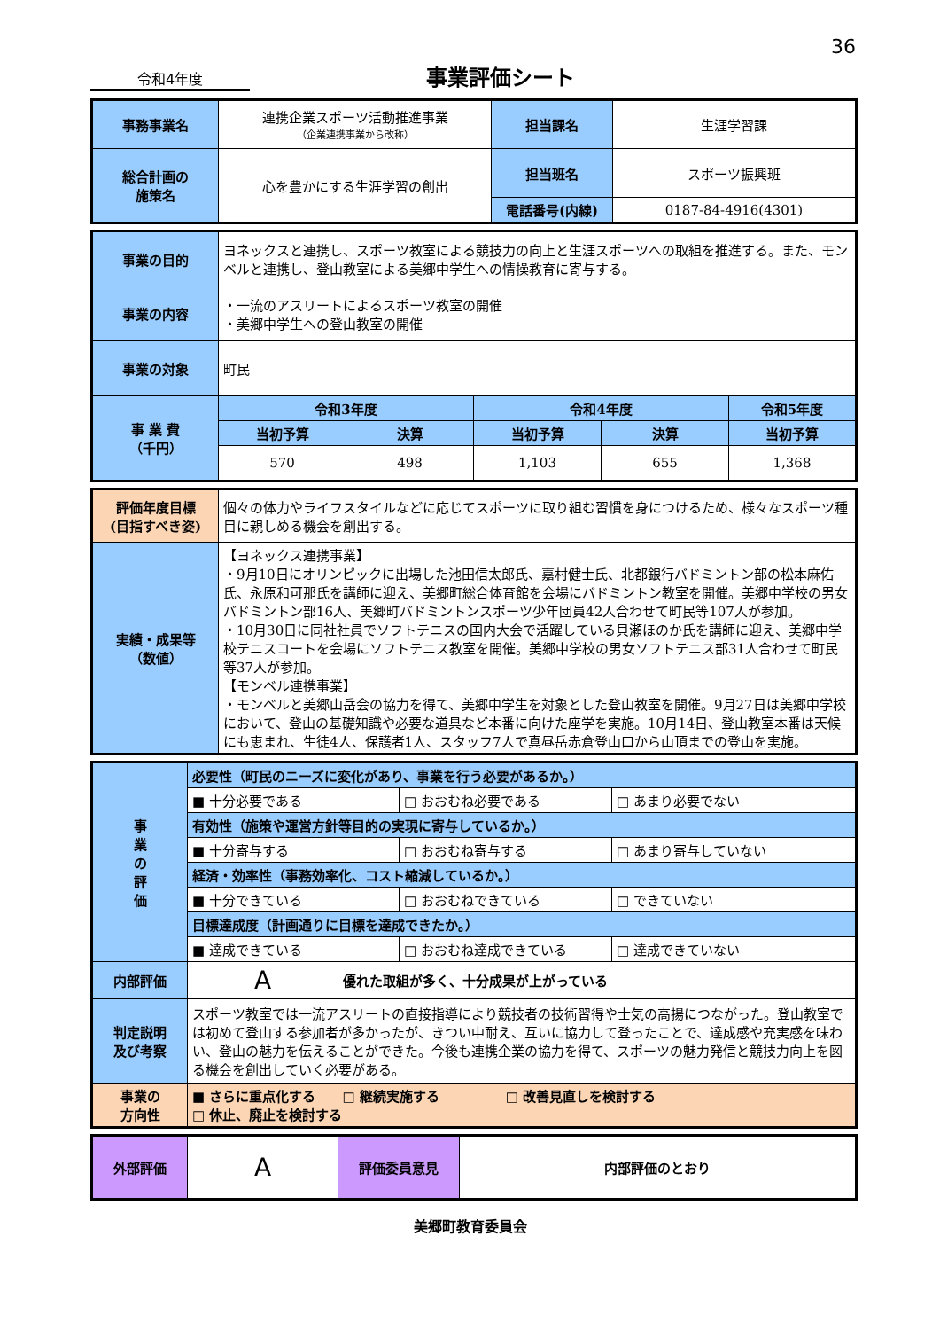36
令和4年度
事業評価シート
| 事務事業名 | 連携企業スポーツ活動推進事業 （企業連携事業から改称） | 担当課名 | 生涯学習課 |
| 総合計画の 施策名 | 心を豊かにする生涯学習の創出 | 担当班名 | スポーツ振興班 |
| | | 電話番号(内線) | 0187-84-4916(4301) |
| 事業の目的 | ヨネックスと連携し、スポーツ教室による競技力の向上と生涯スポーツへの取組を推進する。また、モンベルと連携し、登山教室による美郷中学生への情操教育に寄与する。 | | | | |
| 事業の内容 | ・一流のアスリートによるスポーツ教室の開催 ・美郷中学生への登山教室の開催 | | | | |
| 事業の対象 | 町民 | | | | |
| 事 業 費 （千円） | 令和3年度 | | 令和4年度 | | 令和5年度 |
| | 当初予算 | 決算 | 当初予算 | 決算 | 当初予算 |
| | 570 | 498 | 1,103 | 655 | 1,368 |
| 評価年度目標 (目指すべき姿) | 個々の体力やライフスタイルなどに応じてスポーツに取り組む習慣を身につけるため、様々なスポーツ種目に親しめる機会を創出する。 |
| 実績・成果等 （数値） | 【ヨネックス連携事業】 ・9月10日にオリンピックに出場した池田信太郎氏、嘉村健士氏、北都銀行バドミントン部の松本麻佑氏、永原和可那氏を講師に迎え、美郷町総合体育館を会場にバドミントン教室を開催。美郷中学校の男女バドミントン部16人、美郷町バドミントンスポーツ少年団員42人合わせて町民等107人が参加。 ・10月30日に同社社員でソフトテニスの国内大会で活躍している貝瀬ほのか氏を講師に迎え、美郷中学校テニスコートを会場にソフトテニス教室を開催。美郷中学校の男女ソフトテニス部31人合わせて町民等37人が参加。 【モンベル連携事業】 ・モンベルと美郷山岳会の協力を得て、美郷中学生を対象とした登山教室を開催。9月27日は美郷中学校において、登山の基礎知識や必要な道具など本番に向けた座学を実施。10月14日、登山教室本番は天候にも恵まれ、生徒4人、保護者1人、スタッフ7人で真昼岳赤倉登山口から山頂までの登山を実施。 |
| 事 業 の 評 価 | 必要性（町民のニーズに変化があり、事業を行う必要があるか。） | | | |
| | ■ 十分必要である | | □ おおむね必要である | □ あまり必要でない |
| | 有効性（施策や運営方針等目的の実現に寄与しているか。） | | | |
| | ■ 十分寄与する | | □ おおむね寄与する | □ あまり寄与していない |
| | 経済・効率性（事務効率化、コスト縮減しているか。） | | | |
| | ■ 十分できている | | □ おおむねできている | □ できていない |
| | 目標達成度（計画通りに目標を達成できたか。） | | | |
| | ■ 達成できている | | □ おおむね達成できている | □ 達成できていない |
| 内部評価 | A | 優れた取組が多く、十分成果が上がっている | | |
| 判定説明 及び考察 | スポーツ教室では一流アスリートの直接指導により競技者の技術習得や士気の高揚につながった。登山教室では初めて登山する参加者が多かったが、きつい中耐え、互いに協力して登ったことで、達成感や充実感を味わい、登山の魅力を伝えることができた。今後も連携企業の協力を得て、スポーツの魅力発信と競技力向上を図る機会を創出していく必要がある。 | | | |
| 事業の 方向性 | ■ さらに重点化する □ 継続実施する □ 改善見直しを検討する □ 休止、廃止を検討する | | | |
| 外部評価 | A | 評価委員意見 | 内部評価のとおり |
美郷町教育委員会